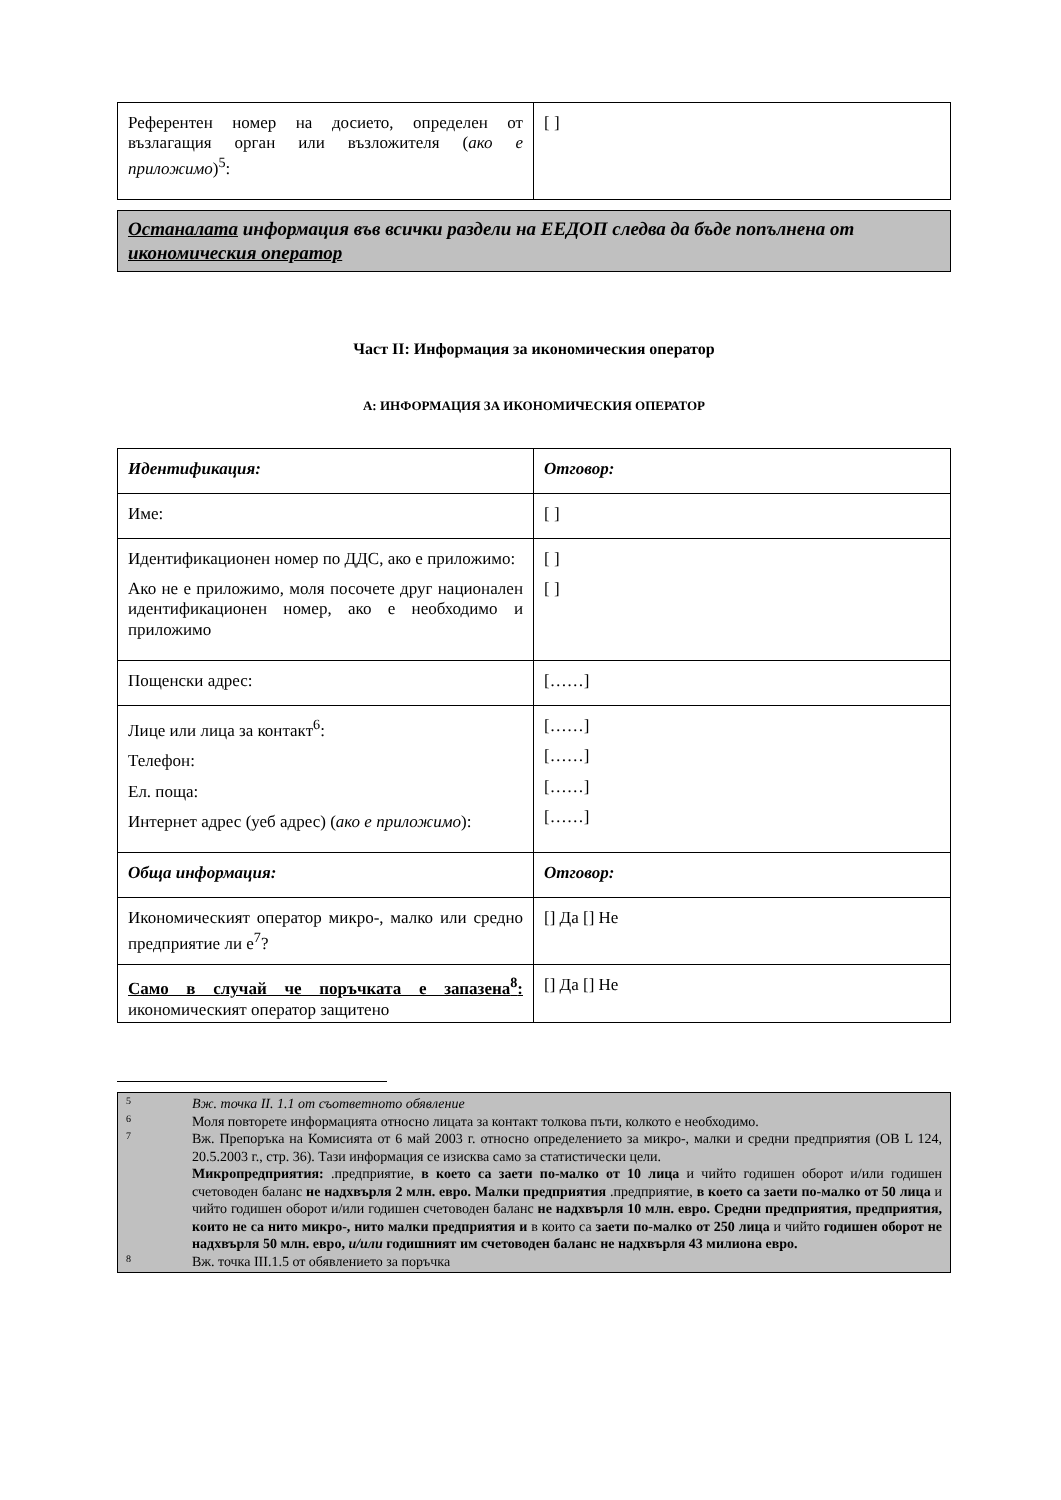| Референтен номер на досието, определен от възлагащия орган или възложителя ( ако е приложимо )<sup>5</sup>: | [ ] |
Останалата информация във всички раздели на ЕЕДОП следва да бъде попълнена от икономическия оператор
Част II: Информация за икономическия оператор
А: ИНФОРМАЦИЯ ЗА ИКОНОМИЧЕСКИЯ ОПЕРАТОР
| Идентификация: | Отговор: |
| Име: | [ ] |
| Идентификационен номер по ДДС, ако е приложимо: Ако не е приложимо, моля посочете друг национален идентификационен номер, ако е необходимо и приложимо | [ ] [ ] |
| Пощенски адрес: | [……] |
| Лице или лица за контакт<sup>6</sup>: Телефон: Ел. поща: Интернет адрес (уеб адрес) ( ако е приложимо ): | [……] [……] [……] [……] |
| Обща информация: | Отговор: |
| Икономическият оператор микро-, малко или средно предприятие ли е<sup>7</sup>? | [] Да [] Не |
| Само в случай че поръчката е запазена<sup>8</sup>: икономическият оператор защитено | [] Да [] Не |
5
Вж. точка II. 1.1 от съответното обявление
6
Моля повторете информацията относно лицата за контакт толкова пъти, колкото е необходимо.
7
Вж. Препоръка на Комисията от 6 май 2003 г. относно определението за микро-, малки и средни предприятия (ОВ L 124, 20.5.2003 г., стр. 36). Тази информация се изисква само за статистически цели.
Микропредприятия: .предприятие, в което са заети по-малко от 10 лица и чийто годишен оборот и/или годишен счетоводен баланс не надхвърля 2 млн. евро. Малки предприятия .предприятие, в което са заети по-малко от 50 лица и чийто годишен оборот и/или годишен счетоводен баланс не надхвърля 10 млн. евро. Средни предприятия, предприятия, които не са нито микро-, нито малки предприятия и в които са заети по-малко от 250 лица и чийто годишен оборот не надхвърля 50 млн. евро, и/или годишният им счетоводен баланс не надхвърля 43 милиона евро.
8
Вж. точка III.1.5 от обявлението за поръчка